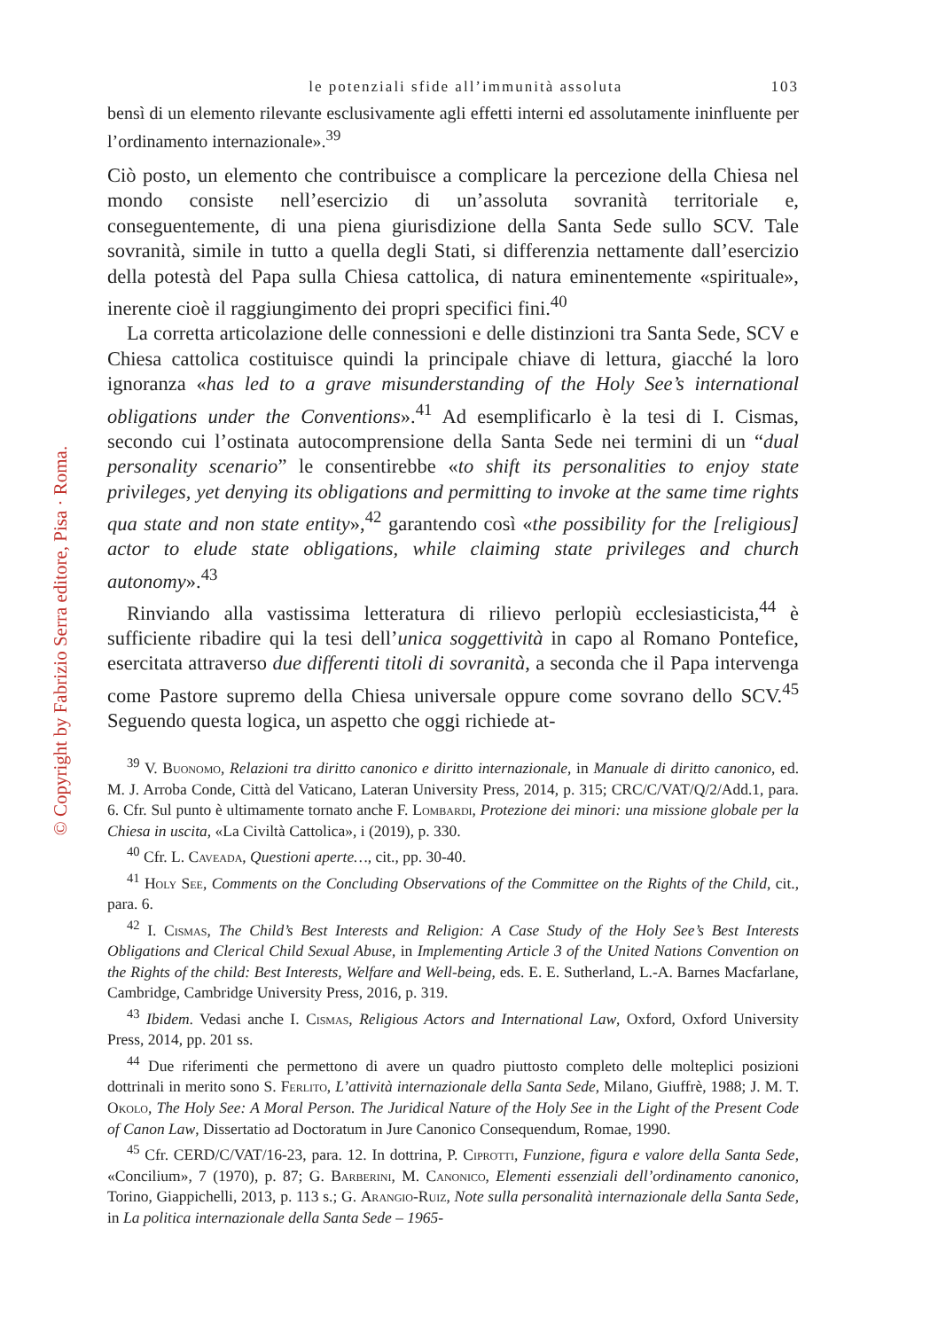© Copyright by Fabrizio Serra editore, Pisa · Roma.
le potenziali sfide all’immunità assoluta 103
bensì di un elemento rilevante esclusivamente agli effetti interni ed assolutamente ininfluente per l’ordinamento internazionale».<sup>39</sup>
Ciò posto, un elemento che contribuisce a complicare la percezione della Chiesa nel mondo consiste nell’esercizio di un’assoluta sovranità territoriale e, conseguentemente, di una piena giurisdizione della Santa Sede sullo SCV. Tale sovranità, simile in tutto a quella degli Stati, si differenzia nettamente dall’esercizio della potestà del Papa sulla Chiesa cattolica, di natura eminentemente «spirituale», inerente cioè il raggiungimento dei propri specifici fini.<sup>40</sup>
La corretta articolazione delle connessioni e delle distinzioni tra Santa Sede, SCV e Chiesa cattolica costituisce quindi la principale chiave di lettura, giacché la loro ignoranza «has led to a grave misunderstanding of the Holy See’s international obligations under the Conventions».<sup>41</sup> Ad esemplificarlo è la tesi di I. Cismas, secondo cui l’ostinata autocomprensione della Santa Sede nei termini di un “dual personality scenario” le consentirebbe «to shift its personalities to enjoy state privileges, yet denying its obligations and permitting to invoke at the same time rights qua state and non state entity»,<sup>42</sup> garantendo così «the possibility for the [religious] actor to elude state obligations, while claiming state privileges and church autonomy».<sup>43</sup>
Rinviando alla vastissima letteratura di rilievo perlopiù ecclesiasticista,<sup>44</sup> è sufficiente ribadire qui la tesi dell’unica soggettività in capo al Romano Pontefice, esercitata attraverso due differenti titoli di sovranità, a seconda che il Papa intervenga come Pastore supremo della Chiesa universale oppure come sovrano dello SCV.<sup>45</sup> Seguendo questa logica, un aspetto che oggi richiede at-
<sup>39</sup> V. Buonomo, Relazioni tra diritto canonico e diritto internazionale, in Manuale di diritto canonico, ed. M. J. Arroba Conde, Città del Vaticano, Lateran University Press, 2014, p. 315; CRC/C/VAT/Q/2/Add.1, para. 6. Cfr. Sul punto è ultimamente tornato anche F. Lombardi, Protezione dei minori: una missione globale per la Chiesa in uscita, «La Civiltà Cattolica», i (2019), p. 330.
<sup>40</sup> Cfr. L. Caveada, Questioni aperte…, cit., pp. 30-40.
<sup>41</sup> Holy See, Comments on the Concluding Observations of the Committee on the Rights of the Child, cit., para. 6.
<sup>42</sup> I. Cismas, The Child’s Best Interests and Religion: A Case Study of the Holy See’s Best Interests Obligations and Clerical Child Sexual Abuse, in Implementing Article 3 of the United Nations Convention on the Rights of the child: Best Interests, Welfare and Well-being, eds. E. E. Sutherland, L.-A. Barnes Macfarlane, Cambridge, Cambridge University Press, 2016, p. 319.
<sup>43</sup> Ibidem. Vedasi anche I. Cismas, Religious Actors and International Law, Oxford, Oxford University Press, 2014, pp. 201 ss.
<sup>44</sup> Due riferimenti che permettono di avere un quadro piuttosto completo delle molteplici posizioni dottrinali in merito sono S. Ferlito, L’attività internazionale della Santa Sede, Milano, Giuffrè, 1988; J. M. T. Okolo, The Holy See: A Moral Person. The Juridical Nature of the Holy See in the Light of the Present Code of Canon Law, Dissertatio ad Doctoratum in Jure Canonico Consequendum, Romae, 1990.
<sup>45</sup> Cfr. CERD/C/VAT/16-23, para. 12. In dottrina, P. Ciprotti, Funzione, figura e valore della Santa Sede, «Concilium», 7 (1970), p. 87; G. Barberini, M. Canonico, Elementi essenziali dell’ordinamento canonico, Torino, Giappichelli, 2013, p. 113 s.; G. Arangio-Ruiz, Note sulla personalità internazionale della Santa Sede, in La politica internazionale della Santa Sede – 1965-